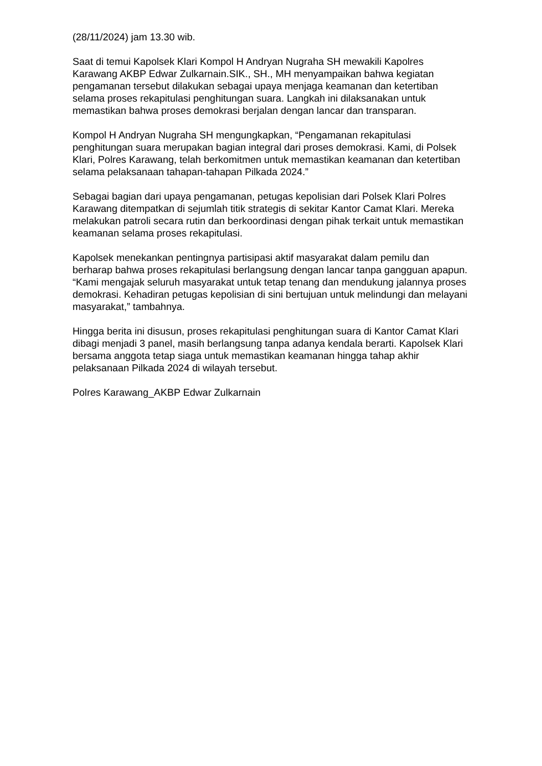(28/11/2024) jam 13.30 wib.
Saat di temui Kapolsek Klari Kompol H Andryan Nugraha SH mewakili Kapolres Karawang AKBP Edwar Zulkarnain.SIK., SH., MH menyampaikan bahwa kegiatan pengamanan tersebut dilakukan sebagai upaya menjaga keamanan dan ketertiban selama proses rekapitulasi penghitungan suara. Langkah ini dilaksanakan untuk memastikan bahwa proses demokrasi berjalan dengan lancar dan transparan.
Kompol H Andryan Nugraha SH mengungkapkan, “Pengamanan rekapitulasi penghitungan suara merupakan bagian integral dari proses demokrasi. Kami, di Polsek Klari, Polres Karawang, telah berkomitmen untuk memastikan keamanan dan ketertiban selama pelaksanaan tahapan-tahapan Pilkada 2024.”
Sebagai bagian dari upaya pengamanan, petugas kepolisian dari Polsek Klari Polres Karawang ditempatkan di sejumlah titik strategis di sekitar Kantor Camat Klari. Mereka melakukan patroli secara rutin dan berkoordinasi dengan pihak terkait untuk memastikan keamanan selama proses rekapitulasi.
Kapolsek menekankan pentingnya partisipasi aktif masyarakat dalam pemilu dan berharap bahwa proses rekapitulasi berlangsung dengan lancar tanpa gangguan apapun. “Kami mengajak seluruh masyarakat untuk tetap tenang dan mendukung jalannya proses demokrasi. Kehadiran petugas kepolisian di sini bertujuan untuk melindungi dan melayani masyarakat,” tambahnya.
Hingga berita ini disusun, proses rekapitulasi penghitungan suara di Kantor Camat Klari dibagi menjadi 3 panel, masih berlangsung tanpa adanya kendala berarti. Kapolsek Klari bersama anggota tetap siaga untuk memastikan keamanan hingga tahap akhir pelaksanaan Pilkada 2024 di wilayah tersebut.
Polres Karawang_AKBP Edwar Zulkarnain